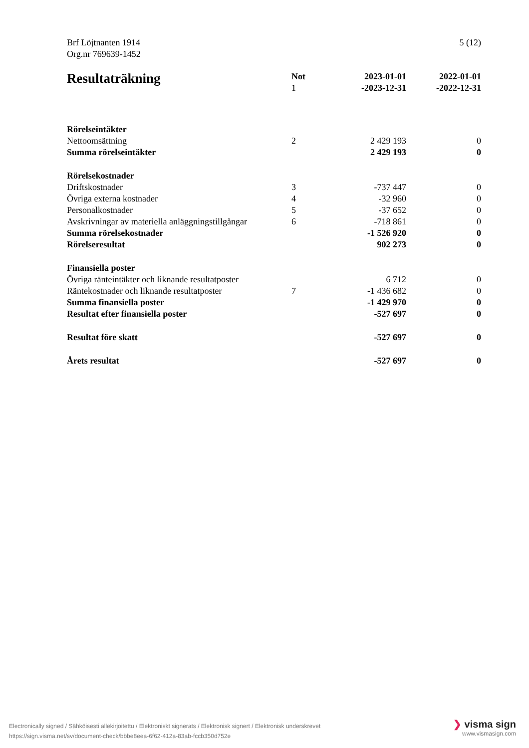5 (12) Brf Löjtnanten 1914
Org.nr 769639-1452
| Resultaträkning | Not 1 | 2023-01-01 -2023-12-31 | 2022-01-01 -2022-12-31 |
| --- | --- | --- | --- |
| Rörelseintäkter | | | |
| Nettoomsättning | 2 | 2 429 193 | 0 |
| Summa rörelseintäkter | | 2 429 193 | 0 |
| Rörelsekostnader | | | |
| Driftskostnader | 3 | -737 447 | 0 |
| Övriga externa kostnader | 4 | -32 960 | 0 |
| Personalkostnader | 5 | -37 652 | 0 |
| Avskrivningar av materiella anläggningstillgångar | 6 | -718 861 | 0 |
| Summa rörelsekostnader | | -1 526 920 | 0 |
| Rörelseresultat | | 902 273 | 0 |
| Finansiella poster | | | |
| Övriga ränteintäkter och liknande resultatposter | | 6 712 | 0 |
| Räntekostnader och liknande resultatposter | 7 | -1 436 682 | 0 |
| Summa finansiella poster | | -1 429 970 | 0 |
| Resultat efter finansiella poster | | -527 697 | 0 |
| Resultat före skatt | | -527 697 | 0 |
| Årets resultat | | -527 697 | 0 |
Electronically signed / Sähköisesti allekirjoitettu / Elektroniskt signerats / Elektronisk signert / Elektronisk underskrevet
https://sign.visma.net/sv/document-check/bbbe8eea-6f62-412a-83ab-fccb350d752e
❯ visma sign
www.vismasign.com